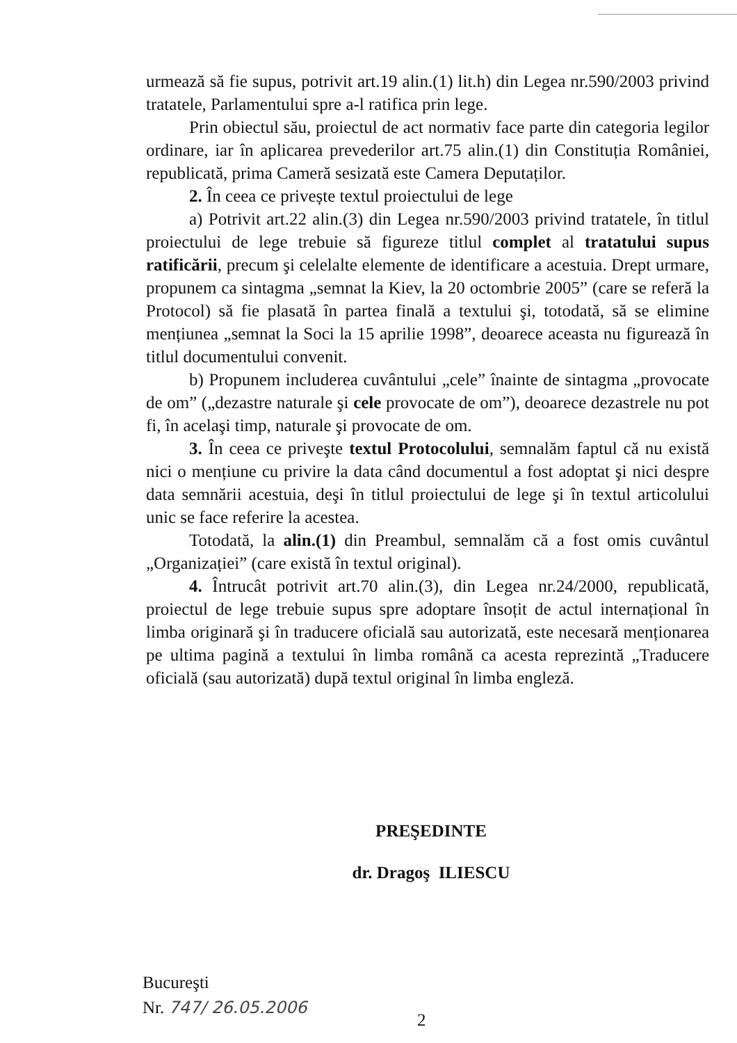urmează să fie supus, potrivit art.19 alin.(1) lit.h) din Legea nr.590/2003 privind tratatele, Parlamentului spre a-l ratifica prin lege.
Prin obiectul său, proiectul de act normativ face parte din categoria legilor ordinare, iar în aplicarea prevederilor art.75 alin.(1) din Constituția României, republicată, prima Cameră sesizată este Camera Deputaților.
2. În ceea ce privește textul proiectului de lege
a) Potrivit art.22 alin.(3) din Legea nr.590/2003 privind tratatele, în titlul proiectului de lege trebuie să figureze titlul complet al tratatului supus ratificării, precum şi celelalte elemente de identificare a acestuia. Drept urmare, propunem ca sintagma „semnat la Kiev, la 20 octombrie 2005” (care se referă la Protocol) să fie plasată în partea finală a textului şi, totodată, să se elimine mențiunea „semnat la Soci la 15 aprilie 1998”, deoarece aceasta nu figurează în titlul documentului convenit.
b) Propunem includerea cuvântului „cele” înainte de sintagma „provocate de om” („dezastre naturale şi cele provocate de om”), deoarece dezastrele nu pot fi, în acelaşi timp, naturale şi provocate de om.
3. În ceea ce priveşte textul Protocolului, semnalăm faptul că nu există nici o mențiune cu privire la data când documentul a fost adoptat şi nici despre data semnării acestuia, deşi în titlul proiectului de lege şi în textul articolului unic se face referire la acestea.
Totodată, la alin.(1) din Preambul, semnalăm că a fost omis cuvântul „Organizației” (care există în textul original).
4. Întrucât potrivit art.70 alin.(3), din Legea nr.24/2000, republicată, proiectul de lege trebuie supus spre adoptare însoțit de actul internațional în limba originară şi în traducere oficială sau autorizată, este necesară menționarea pe ultima pagină a textului în limba română ca acesta reprezintă „Traducere oficială (sau autorizată) după textul original în limba engleză.
PREŞEDINTE
dr. Dragoş ILIESCU
Bucureşti
Nr. 747/ 26.05.2006
2